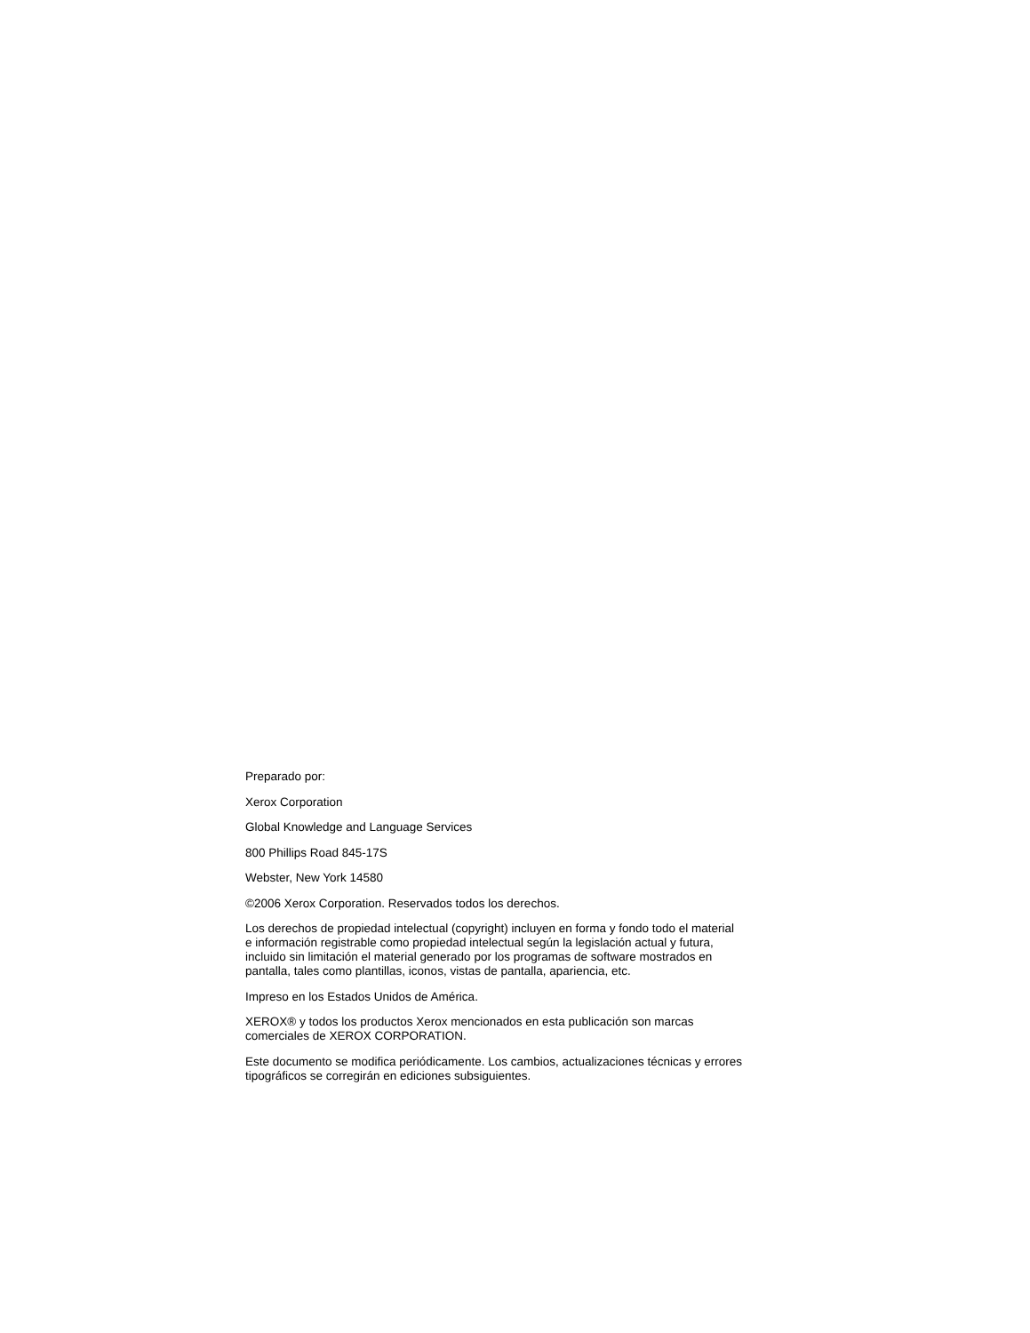Preparado por:
Xerox Corporation
Global Knowledge and Language Services
800 Phillips Road 845-17S
Webster, New York 14580
©2006 Xerox Corporation. Reservados todos los derechos.
Los derechos de propiedad intelectual (copyright) incluyen en forma y fondo todo el material e información registrable como propiedad intelectual según la legislación actual y futura, incluido sin limitación el material generado por los programas de software mostrados en pantalla, tales como plantillas, iconos, vistas de pantalla, apariencia, etc.
Impreso en los Estados Unidos de América.
XEROX® y todos los productos Xerox mencionados en esta publicación son marcas comerciales de XEROX CORPORATION.
Este documento se modifica periódicamente. Los cambios, actualizaciones técnicas y errores tipográficos se corregirán en ediciones subsiguientes.